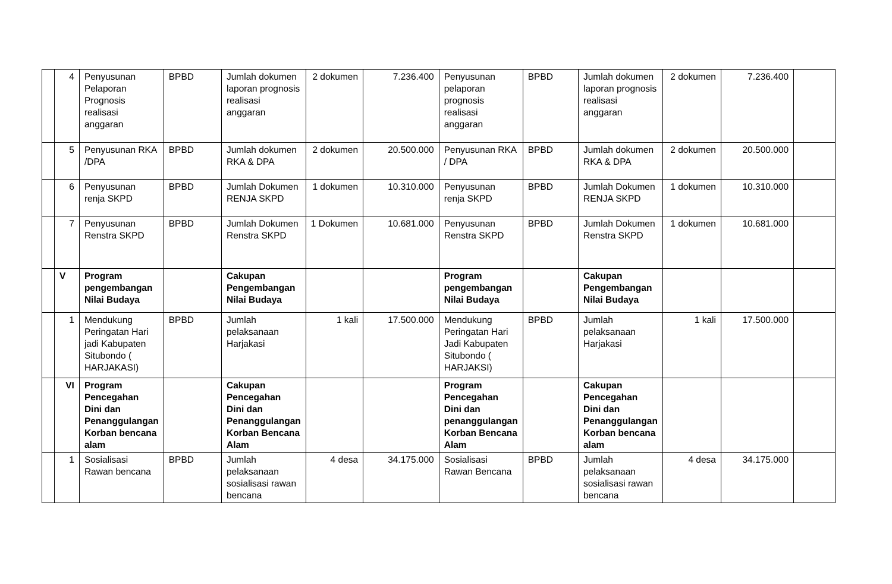| | 4 | Penyusunan Pelaporan Prognosis realisasi anggaran | BPBD | Jumlah dokumen laporan prognosis realisasi anggaran | 2 dokumen | 7.236.400 | Penyusunan pelaporan prognosis realisasi anggaran | BPBD | Jumlah dokumen laporan prognosis realisasi anggaran | 2 dokumen | 7.236.400 | |
| | 5 | Penyusunan RKA /DPA | BPBD | Jumlah dokumen RKA & DPA | 2 dokumen | 20.500.000 | Penyusunan RKA / DPA | BPBD | Jumlah dokumen RKA & DPA | 2 dokumen | 20.500.000 | |
| | 6 | Penyusunan renja SKPD | BPBD | Jumlah Dokumen RENJA SKPD | 1 dokumen | 10.310.000 | Penyusunan renja SKPD | BPBD | Jumlah Dokumen RENJA SKPD | 1 dokumen | 10.310.000 | |
| | 7 | Penyusunan Renstra SKPD | BPBD | Jumlah Dokumen Renstra SKPD | 1 Dokumen | 10.681.000 | Penyusunan Renstra SKPD | BPBD | Jumlah Dokumen Renstra SKPD | 1 dokumen | 10.681.000 | |
| | V | Program pengembangan Nilai Budaya | | Cakupan Pengembangan Nilai Budaya | | | Program pengembangan Nilai Budaya | | Cakupan Pengembangan Nilai Budaya | | | |
| | 1 | Mendukung Peringatan Hari jadi Kabupaten Situbondo ( HARJAKASI) | BPBD | Jumlah pelaksanaan Harjakasi | 1 kali | 17.500.000 | Mendukung Peringatan Hari Jadi Kabupaten Situbondo ( HARJAKSI) | BPBD | Jumlah pelaksanaan Harjakasi | 1 kali | 17.500.000 | |
| | VI | Program Pencegahan Dini dan Penanggulangan Korban bencana alam | | Cakupan Pencegahan Dini dan Penanggulangan Korban Bencana Alam | | | Program Pencegahan Dini dan penanggulangan Korban Bencana Alam | | Cakupan Pencegahan Dini dan Penanggulangan Korban bencana alam | | | |
| | 1 | Sosialisasi Rawan bencana | BPBD | Jumlah pelaksanaan sosialisasi rawan bencana | 4 desa | 34.175.000 | Sosialisasi Rawan Bencana | BPBD | Jumlah pelaksanaan sosialisasi rawan bencana | 4 desa | 34.175.000 | |